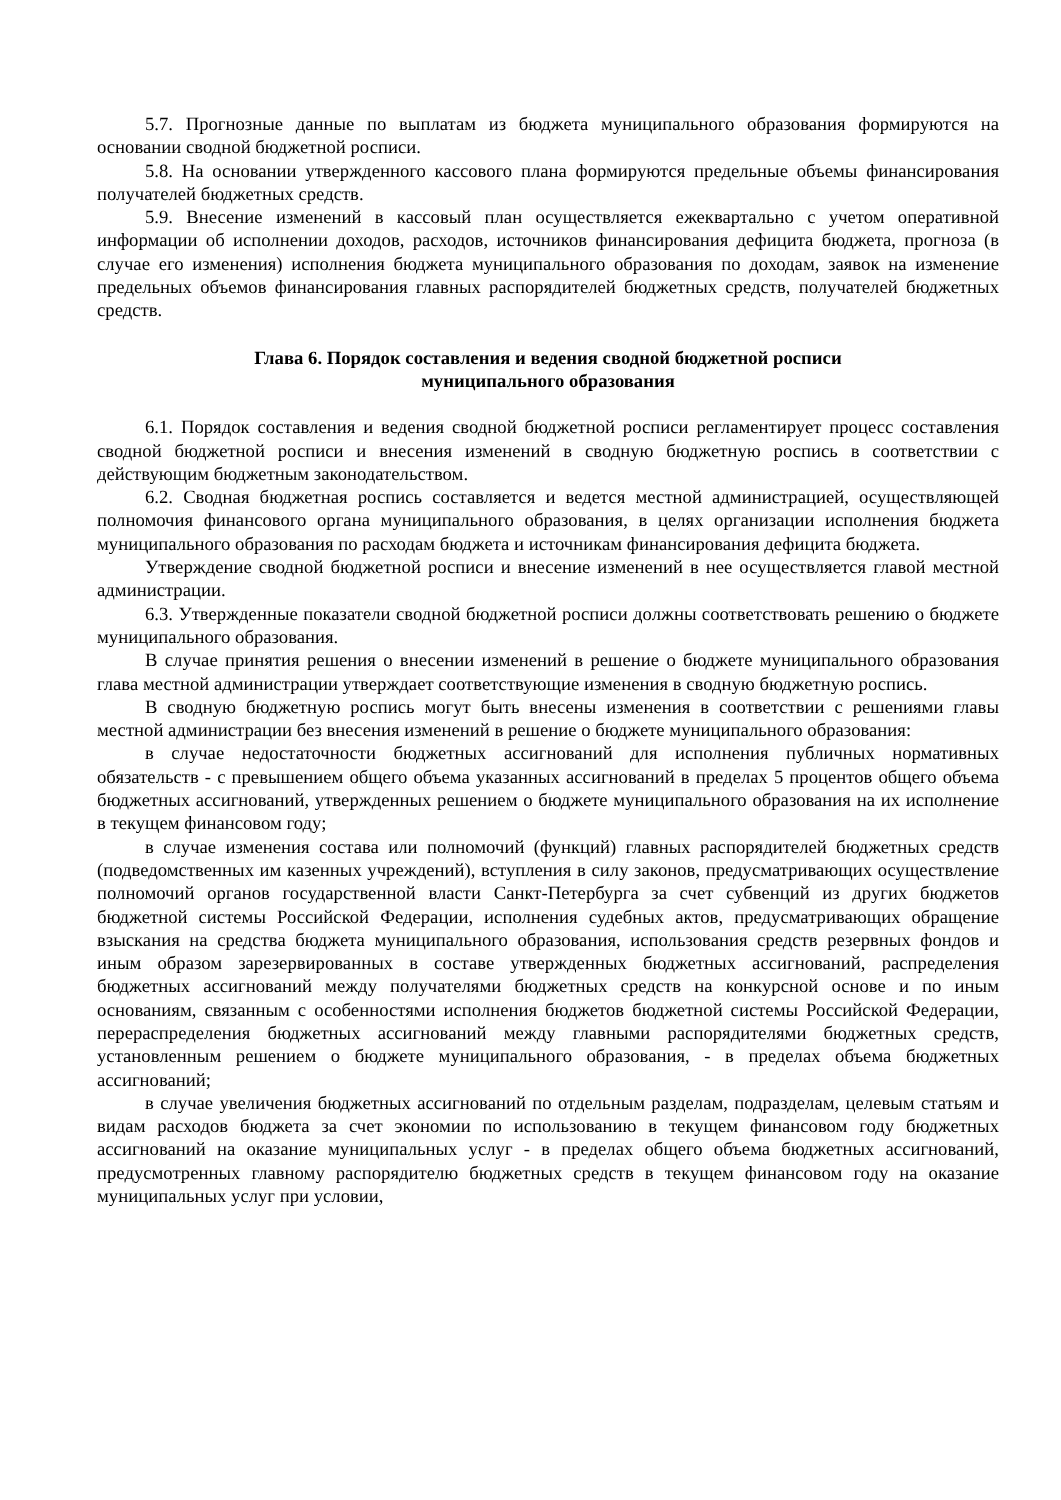5.7. Прогнозные данные по выплатам из бюджета муниципального образования формируются на основании сводной бюджетной росписи.
5.8. На основании утвержденного кассового плана формируются предельные объемы финансирования получателей бюджетных средств.
5.9. Внесение изменений в кассовый план осуществляется ежеквартально с учетом оперативной информации об исполнении доходов, расходов, источников финансирования дефицита бюджета, прогноза (в случае его изменения) исполнения бюджета муниципального образования по доходам, заявок на изменение предельных объемов финансирования главных распорядителей бюджетных средств, получателей бюджетных средств.
Глава 6. Порядок составления и ведения сводной бюджетной росписи
муниципального образования
6.1. Порядок составления и ведения сводной бюджетной росписи регламентирует процесс составления сводной бюджетной росписи и внесения изменений в сводную бюджетную роспись в соответствии с действующим бюджетным законодательством.
6.2. Сводная бюджетная роспись составляется и ведется местной администрацией, осуществляющей полномочия финансового органа муниципального образования, в целях организации исполнения бюджета муниципального образования по расходам бюджета и источникам финансирования дефицита бюджета.
Утверждение сводной бюджетной росписи и внесение изменений в нее осуществляется главой местной администрации.
6.3. Утвержденные показатели сводной бюджетной росписи должны соответствовать решению о бюджете муниципального образования.
В случае принятия решения о внесении изменений в решение о бюджете муниципального образования глава местной администрации утверждает соответствующие изменения в сводную бюджетную роспись.
В сводную бюджетную роспись могут быть внесены изменения в соответствии с решениями главы местной администрации без внесения изменений в решение о бюджете муниципального образования:
в случае недостаточности бюджетных ассигнований для исполнения публичных нормативных обязательств - с превышением общего объема указанных ассигнований в пределах 5 процентов общего объема бюджетных ассигнований, утвержденных решением о бюджете муниципального образования на их исполнение в текущем финансовом году;
в случае изменения состава или полномочий (функций) главных распорядителей бюджетных средств (подведомственных им казенных учреждений), вступления в силу законов, предусматривающих осуществление полномочий органов государственной власти Санкт-Петербурга за счет субвенций из других бюджетов бюджетной системы Российской Федерации, исполнения судебных актов, предусматривающих обращение взыскания на средства бюджета муниципального образования, использования средств резервных фондов и иным образом зарезервированных в составе утвержденных бюджетных ассигнований, распределения бюджетных ассигнований между получателями бюджетных средств на конкурсной основе и по иным основаниям, связанным с особенностями исполнения бюджетов бюджетной системы Российской Федерации, перераспределения бюджетных ассигнований между главными распорядителями бюджетных средств, установленным решением о бюджете муниципального образования, - в пределах объема бюджетных ассигнований;
в случае увеличения бюджетных ассигнований по отдельным разделам, подразделам, целевым статьям и видам расходов бюджета за счет экономии по использованию в текущем финансовом году бюджетных ассигнований на оказание муниципальных услуг - в пределах общего объема бюджетных ассигнований, предусмотренных главному распорядителю бюджетных средств в текущем финансовом году на оказание муниципальных услуг при условии,